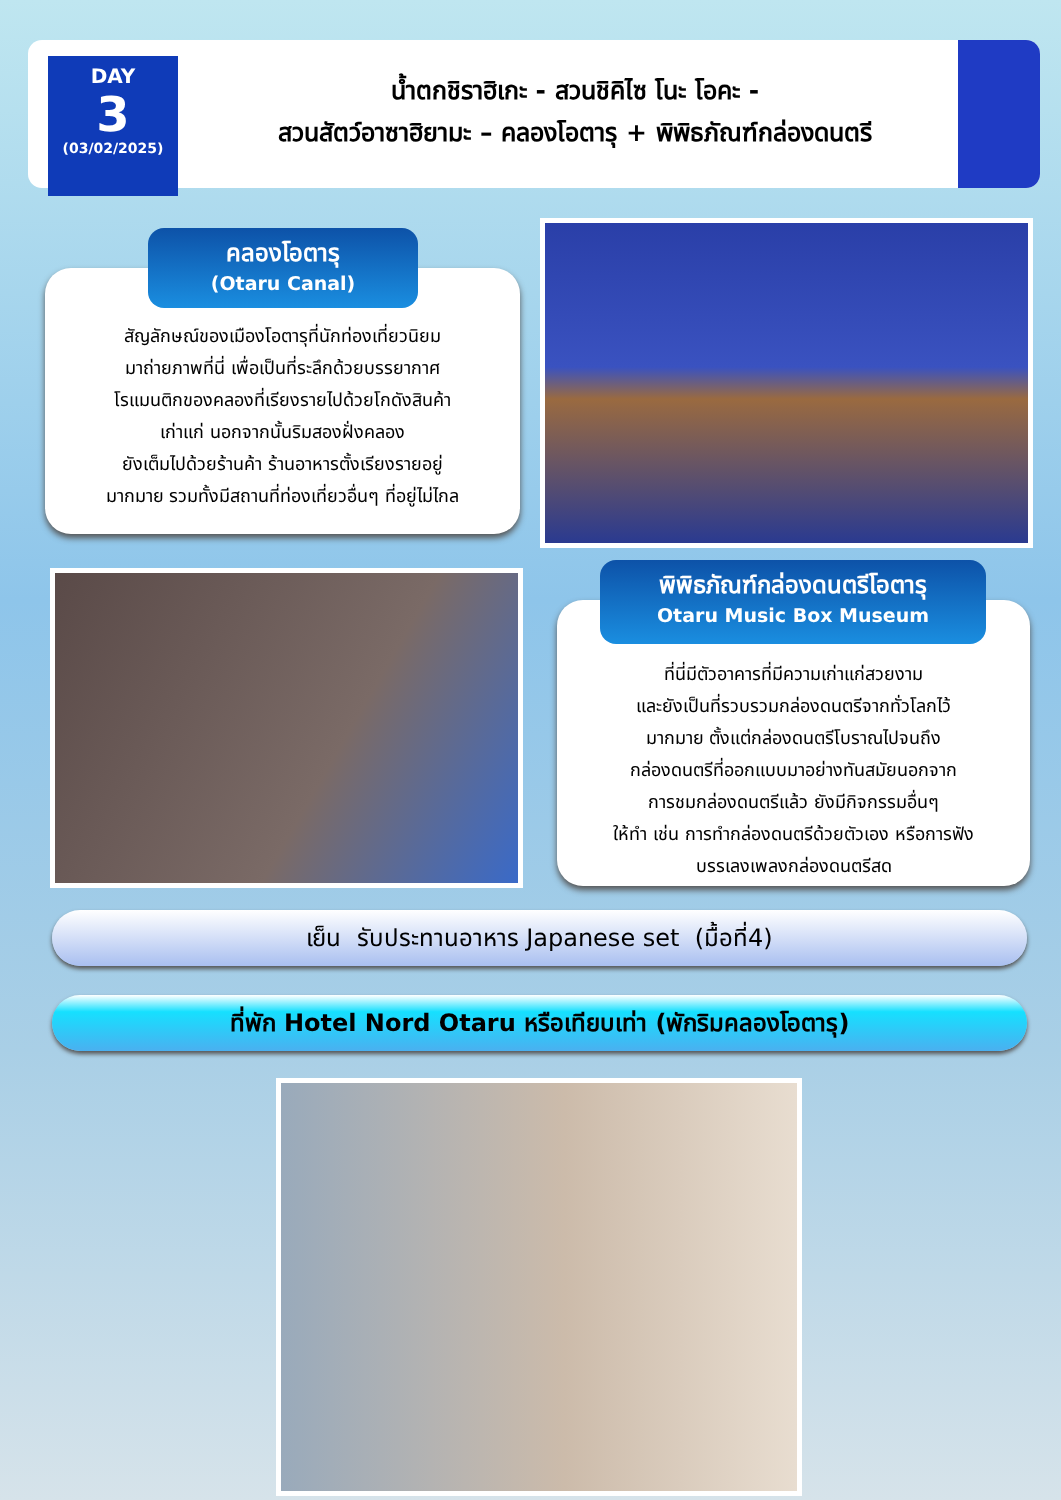DAY
3
(03/02/2025)
น้ำตกชิราฮิเกะ - สวนชิคิไซ โนะ โอคะ -
สวนสัตว์อาซาฮิยามะ – คลองโอตารุ + พิพิธภัณฑ์กล่องดนตรี
สัญลักษณ์ของเมืองโอตารุที่นักท่องเที่ยวนิยม
มาถ่ายภาพที่นี่ เพื่อเป็นที่ระลึกด้วยบรรยากาศ
โรแมนติกของคลองที่เรียงรายไปด้วยโกดังสินค้า
เก่าแก่ นอกจากนั้นริมสองฝั่งคลอง
ยังเต็มไปด้วยร้านค้า ร้านอาหารตั้งเรียงรายอยู่
มากมาย รวมทั้งมีสถานที่ท่องเที่ยวอื่นๆ ที่อยู่ไม่ไกล
คลองโอตารุ
(Otaru Canal)
ที่นี่มีตัวอาคารที่มีความเก่าแก่สวยงาม
และยังเป็นที่รวบรวมกล่องดนตรีจากทั่วโลกไว้
มากมาย ตั้งแต่กล่องดนตรีโบราณไปจนถึง
กล่องดนตรีที่ออกแบบมาอย่างทันสมัยนอกจาก
การชมกล่องดนตรีแล้ว ยังมีกิจกรรมอื่นๆ
ให้ทำ เช่น การทำกล่องดนตรีด้วยตัวเอง หรือการฟัง
บรรเลงเพลงกล่องดนตรีสด
พิพิธภัณฑ์กล่องดนตรีโอตารุ
Otaru Music Box Museum
เย็น รับประทานอาหาร Japanese set (มื้อที่4)
ที่พัก Hotel Nord Otaru หรือเทียบเท่า (พักริมคลองโอตารุ)